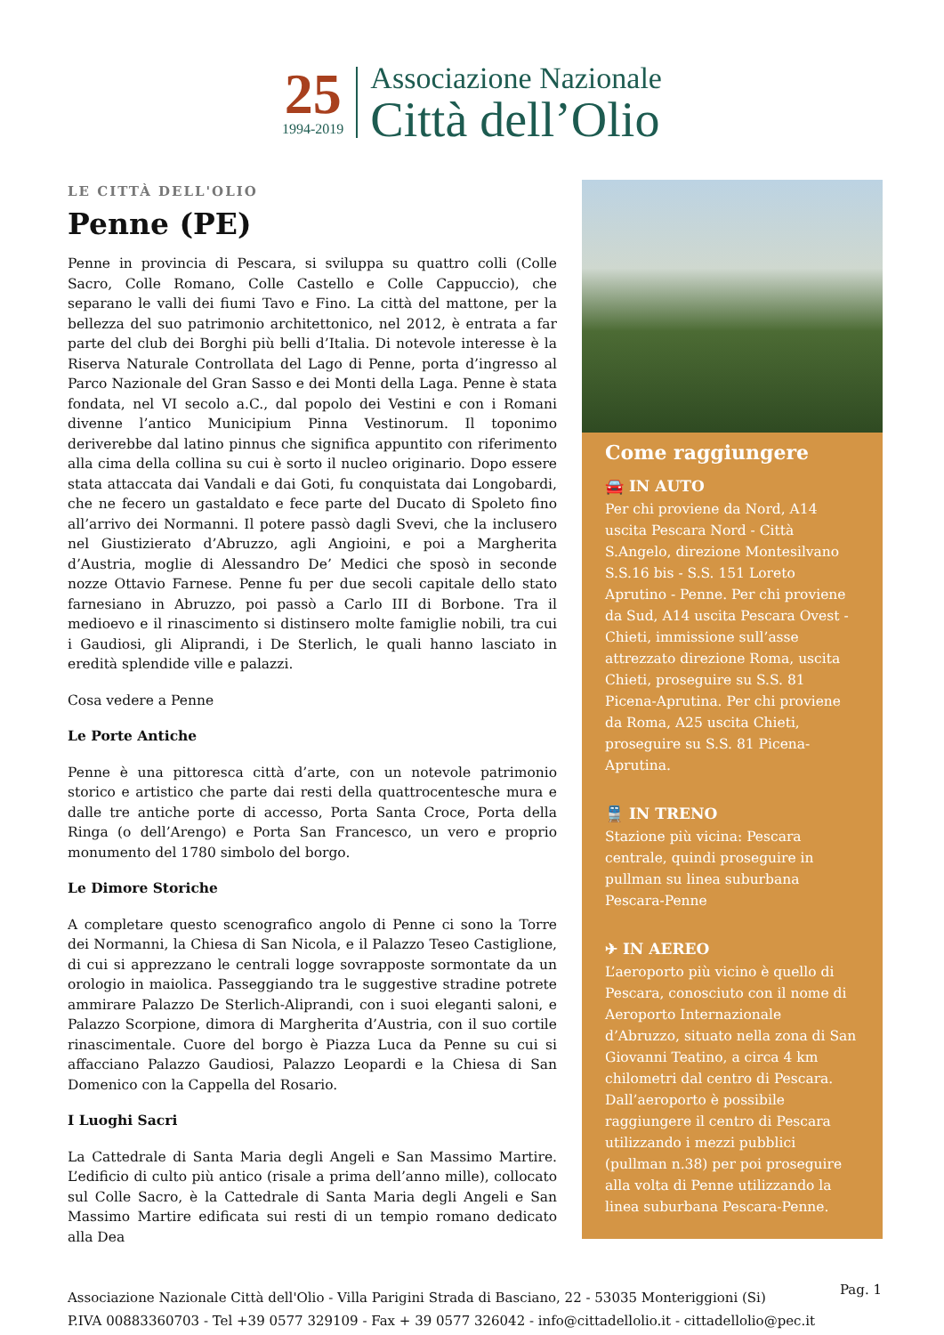25
1994-2019
Associazione Nazionale
Città dell’Olio
LE CITTÀ DELL'OLIO
Penne (PE)
Penne in provincia di Pescara, si sviluppa su quattro colli (Colle Sacro, Colle Romano, Colle Castello e Colle Cappuccio), che separano le valli dei fiumi Tavo e Fino. La città del mattone, per la bellezza del suo patrimonio architettonico, nel 2012, è entrata a far parte del club dei Borghi più belli d’Italia. Di notevole interesse è la Riserva Naturale Controllata del Lago di Penne, porta d’ingresso al Parco Nazionale del Gran Sasso e dei Monti della Laga. Penne è stata fondata, nel VI secolo a.C., dal popolo dei Vestini e con i Romani divenne l’antico Municipium Pinna Vestinorum. Il toponimo deriverebbe dal latino pinnus che significa appuntito con riferimento alla cima della collina su cui è sorto il nucleo originario. Dopo essere stata attaccata dai Vandali e dai Goti, fu conquistata dai Longobardi, che ne fecero un gastaldato e fece parte del Ducato di Spoleto fino all’arrivo dei Normanni. Il potere passò dagli Svevi, che la inclusero nel Giustizierato d’Abruzzo, agli Angioini, e poi a Margherita d’Austria, moglie di Alessandro De’ Medici che sposò in seconde nozze Ottavio Farnese. Penne fu per due secoli capitale dello stato farnesiano in Abruzzo, poi passò a Carlo III di Borbone. Tra il medioevo e il rinascimento si distinsero molte famiglie nobili, tra cui i Gaudiosi, gli Aliprandi, i De Sterlich, le quali hanno lasciato in eredità splendide ville e palazzi.
Cosa vedere a Penne
Le Porte Antiche
Penne è una pittoresca città d’arte, con un notevole patrimonio storico e artistico che parte dai resti della quattrocentesche mura e dalle tre antiche porte di accesso, Porta Santa Croce, Porta della Ringa (o dell’Arengo) e Porta San Francesco, un vero e proprio monumento del 1780 simbolo del borgo.
Le Dimore Storiche
A completare questo scenografico angolo di Penne ci sono la Torre dei Normanni, la Chiesa di San Nicola, e il Palazzo Teseo Castiglione, di cui si apprezzano le centrali logge sovrapposte sormontate da un orologio in maiolica. Passeggiando tra le suggestive stradine potrete ammirare Palazzo De Sterlich-Aliprandi, con i suoi eleganti saloni, e Palazzo Scorpione, dimora di Margherita d’Austria, con il suo cortile rinascimentale. Cuore del borgo è Piazza Luca da Penne su cui si affacciano Palazzo Gaudiosi, Palazzo Leopardi e la Chiesa di San Domenico con la Cappella del Rosario.
I Luoghi Sacri
La Cattedrale di Santa Maria degli Angeli e San Massimo Martire. L’edificio di culto più antico (risale a prima dell’anno mille), collocato sul Colle Sacro, è la Cattedrale di Santa Maria degli Angeli e San Massimo Martire edificata sui resti di un tempio romano dedicato alla Dea
Come raggiungere
🚘 IN AUTO
Per chi proviene da Nord, A14 uscita Pescara Nord - Città S.Angelo, direzione Montesilvano S.S.16 bis - S.S. 151 Loreto Aprutino - Penne. Per chi proviene da Sud, A14 uscita Pescara Ovest - Chieti, immissione sull’asse attrezzato direzione Roma, uscita Chieti, proseguire su S.S. 81 Picena-Aprutina. Per chi proviene da Roma, A25 uscita Chieti, proseguire su S.S. 81 Picena-Aprutina.
🚆 IN TRENO
Stazione più vicina: Pescara centrale, quindi proseguire in pullman su linea suburbana Pescara-Penne
✈ IN AEREO
L’aeroporto più vicino è quello di Pescara, conosciuto con il nome di Aeroporto Internazionale d’Abruzzo, situato nella zona di San Giovanni Teatino, a circa 4 km chilometri dal centro di Pescara. Dall’aeroporto è possibile raggiungere il centro di Pescara utilizzando i mezzi pubblici (pullman n.38) per poi proseguire alla volta di Penne utilizzando la linea suburbana Pescara-Penne.
Associazione Nazionale Città dell'Olio - Villa Parigini Strada di Basciano, 22 - 53035 Monteriggioni (Si)
P.IVA 00883360703 - Tel +39 0577 329109 - Fax + 39 0577 326042 - info@cittadellolio.it - cittadellolio@pec.it
Pag. 1